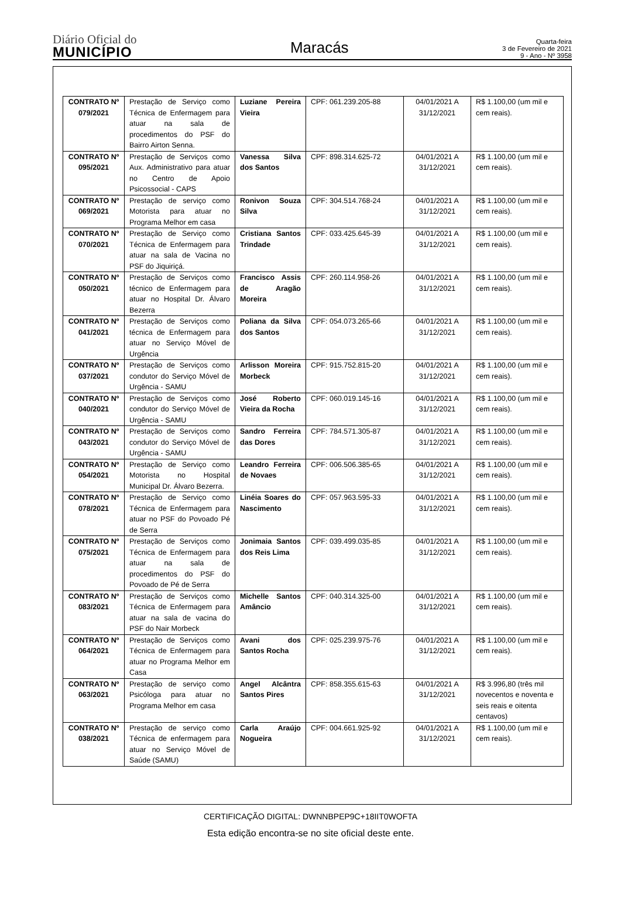Diário Oficial do
MUNICÍPIO
Maracás
Quarta-feira
3 de Fevereiro de 2021
9 - Ano - Nº 3958
| CONTRATO Nº 079/2021 | Prestação de Serviço como Técnica de Enfermagem para atuar na sala de procedimentos do PSF do Bairro Airton Senna. | Luziane Pereira Vieira | CPF: 061.239.205-88 | 04/01/2021 A 31/12/2021 | R$ 1.100,00 (um mil e cem reais). |
| CONTRATO Nº 095/2021 | Prestação de Serviços como Aux. Administrativo para atuar no Centro de Apoio Psicossocial - CAPS | Vanessa Silva dos Santos | CPF: 898.314.625-72 | 04/01/2021 A 31/12/2021 | R$ 1.100,00 (um mil e cem reais). |
| CONTRATO Nº 069/2021 | Prestação de serviço como Motorista para atuar no Programa Melhor em casa | Ronivon Souza Silva | CPF: 304.514.768-24 | 04/01/2021 A 31/12/2021 | R$ 1.100,00 (um mil e cem reais). |
| CONTRATO Nº 070/2021 | Prestação de Serviço como Técnica de Enfermagem para atuar na sala de Vacina no PSF do Jiquiriçá. | Cristiana Santos Trindade | CPF: 033.425.645-39 | 04/01/2021 A 31/12/2021 | R$ 1.100,00 (um mil e cem reais). |
| CONTRATO Nº 050/2021 | Prestação de Serviços como técnico de Enfermagem para atuar no Hospital Dr. Álvaro Bezerra | Francisco Assis de Aragão Moreira | CPF: 260.114.958-26 | 04/01/2021 A 31/12/2021 | R$ 1.100,00 (um mil e cem reais). |
| CONTRATO Nº 041/2021 | Prestação de Serviços como técnica de Enfermagem para atuar no Serviço Móvel de Urgência | Poliana da Silva dos Santos | CPF: 054.073.265-66 | 04/01/2021 A 31/12/2021 | R$ 1.100,00 (um mil e cem reais). |
| CONTRATO Nº 037/2021 | Prestação de Serviços como condutor do Serviço Móvel de Urgência - SAMU | Arlisson Moreira Morbeck | CPF: 915.752.815-20 | 04/01/2021 A 31/12/2021 | R$ 1.100,00 (um mil e cem reais). |
| CONTRATO Nº 040/2021 | Prestação de Serviços como condutor do Serviço Móvel de Urgência - SAMU | José Roberto Vieira da Rocha | CPF: 060.019.145-16 | 04/01/2021 A 31/12/2021 | R$ 1.100,00 (um mil e cem reais). |
| CONTRATO Nº 043/2021 | Prestação de Serviços como condutor do Serviço Móvel de Urgência - SAMU | Sandro Ferreira das Dores | CPF: 784.571.305-87 | 04/01/2021 A 31/12/2021 | R$ 1.100,00 (um mil e cem reais). |
| CONTRATO Nº 054/2021 | Prestação de Serviço como Motorista no Hospital Municipal Dr. Álvaro Bezerra. | Leandro Ferreira de Novaes | CPF: 006.506.385-65 | 04/01/2021 A 31/12/2021 | R$ 1.100,00 (um mil e cem reais). |
| CONTRATO Nº 078/2021 | Prestação de Serviço como Técnica de Enfermagem para atuar no PSF do Povoado Pé de Serra | Linéia Soares do Nascimento | CPF: 057.963.595-33 | 04/01/2021 A 31/12/2021 | R$ 1.100,00 (um mil e cem reais). |
| CONTRATO Nº 075/2021 | Prestação de Serviços como Técnica de Enfermagem para atuar na sala de procedimentos do PSF do Povoado de Pé de Serra | Jonimaia Santos dos Reis Lima | CPF: 039.499.035-85 | 04/01/2021 A 31/12/2021 | R$ 1.100,00 (um mil e cem reais). |
| CONTRATO Nº 083/2021 | Prestação de Serviços como Técnica de Enfermagem para atuar na sala de vacina do PSF do Nair Morbeck | Michelle Santos Amâncio | CPF: 040.314.325-00 | 04/01/2021 A 31/12/2021 | R$ 1.100,00 (um mil e cem reais). |
| CONTRATO Nº 064/2021 | Prestação de Serviços como Técnica de Enfermagem para atuar no Programa Melhor em Casa | Avani dos Santos Rocha | CPF: 025.239.975-76 | 04/01/2021 A 31/12/2021 | R$ 1.100,00 (um mil e cem reais). |
| CONTRATO Nº 063/2021 | Prestação de serviço como Psicóloga para atuar no Programa Melhor em casa | Angel Alcântra Santos Pires | CPF: 858.355.615-63 | 04/01/2021 A 31/12/2021 | R$ 3.996,80 (três mil novecentos e noventa e seis reais e oitenta centavos) |
| CONTRATO Nº 038/2021 | Prestação de serviço como Técnica de enfermagem para atuar no Serviço Móvel de Saúde (SAMU) | Carla Araújo Nogueira | CPF: 004.661.925-92 | 04/01/2021 A 31/12/2021 | R$ 1.100,00 (um mil e cem reais). |
CERTIFICAÇÃO DIGITAL: DWNNBPEP9C+18IIT0WOFTA
Esta edição encontra-se no site oficial deste ente.